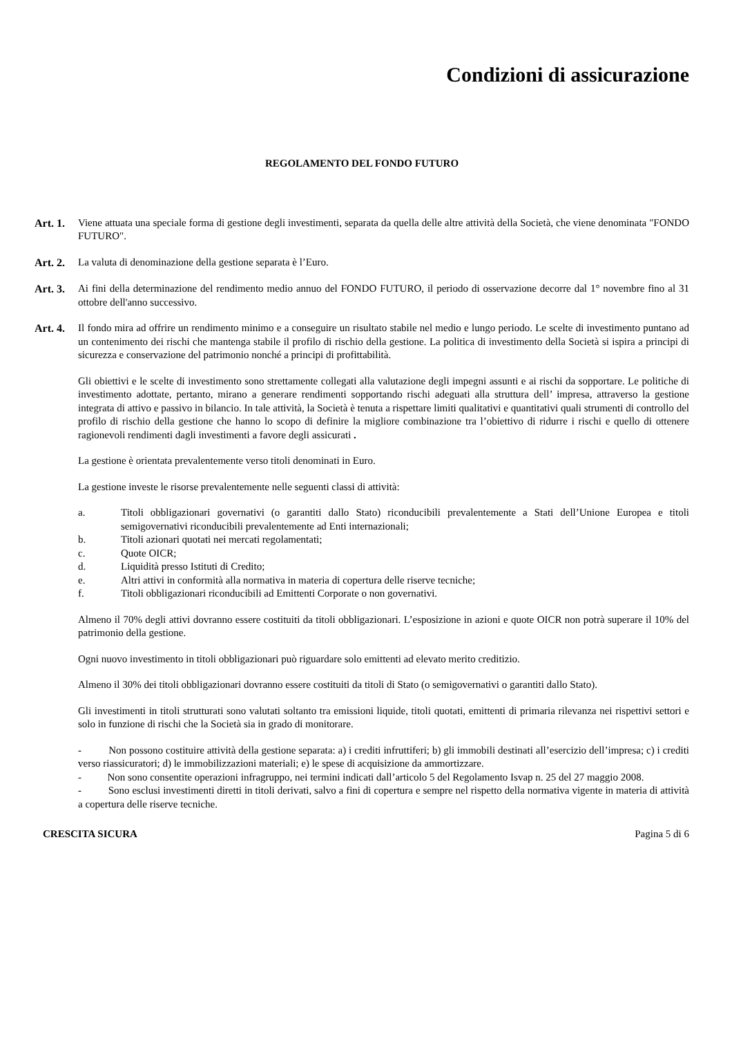Condizioni di assicurazione
REGOLAMENTO DEL FONDO FUTURO
Art. 1.
Viene attuata una speciale forma di gestione degli investimenti, separata da quella delle altre attività della Società, che viene denominata "FONDO FUTURO".
Art. 2.
La valuta di denominazione della gestione separata è l’Euro.
Art. 3.
Ai fini della determinazione del rendimento medio annuo del FONDO FUTURO, il periodo di osservazione decorre dal 1° novembre fino al 31 ottobre dell'anno successivo.
Art. 4.
Il fondo mira ad offrire un rendimento minimo e a conseguire un risultato stabile nel medio e lungo periodo. Le scelte di investimento puntano ad un contenimento dei rischi che mantenga stabile il profilo di rischio della gestione. La politica di investimento della Società si ispira a principi di sicurezza e conservazione del patrimonio nonché a principi di profittabilità.
Gli obiettivi e le scelte di investimento sono strettamente collegati alla valutazione degli impegni assunti e ai rischi da sopportare. Le politiche di investimento adottate, pertanto, mirano a generare rendimenti sopportando rischi adeguati alla struttura dell’ impresa, attraverso la gestione integrata di attivo e passivo in bilancio. In tale attività, la Società è tenuta a rispettare limiti qualitativi e quantitativi quali strumenti di controllo del profilo di rischio della gestione che hanno lo scopo di definire la migliore combinazione tra l’obiettivo di ridurre i rischi e quello di ottenere ragionevoli rendimenti dagli investimenti a favore degli assicurati .
La gestione è orientata prevalentemente verso titoli denominati in Euro.
La gestione investe le risorse prevalentemente nelle seguenti classi di attività:
a. Titoli obbligazionari governativi (o garantiti dallo Stato) riconducibili prevalentemente a Stati dell’Unione Europea e titoli semigovernativi riconducibili prevalentemente ad Enti internazionali;
b. Titoli azionari quotati nei mercati regolamentati;
c. Quote OICR;
d. Liquidità presso Istituti di Credito;
e. Altri attivi in conformità alla normativa in materia di copertura delle riserve tecniche;
f. Titoli obbligazionari riconducibili ad Emittenti Corporate o non governativi.
Almeno il 70% degli attivi dovranno essere costituiti da titoli obbligazionari. L’esposizione in azioni e quote OICR non potrà superare il 10% del patrimonio della gestione.
Ogni nuovo investimento in titoli obbligazionari può riguardare solo emittenti ad elevato merito creditizio.
Almeno il 30% dei titoli obbligazionari dovranno essere costituiti da titoli di Stato (o semigovernativi o garantiti dallo Stato).
Gli investimenti in titoli strutturati sono valutati soltanto tra emissioni liquide, titoli quotati, emittenti di primaria rilevanza nei rispettivi settori e solo in funzione di rischi che la Società sia in grado di monitorare.
- Non possono costituire attività della gestione separata: a) i crediti infruttiferi; b) gli immobili destinati all’esercizio dell’impresa; c) i crediti verso riassicuratori; d) le immobilizzazioni materiali; e) le spese di acquisizione da ammortizzare.
- Non sono consentite operazioni infragruppo, nei termini indicati dall’articolo 5 del Regolamento Isvap n. 25 del 27 maggio 2008.
- Sono esclusi investimenti diretti in titoli derivati, salvo a fini di copertura e sempre nel rispetto della normativa vigente in materia di attività a copertura delle riserve tecniche.
CRESCITA SICURA Pagina 5 di 6